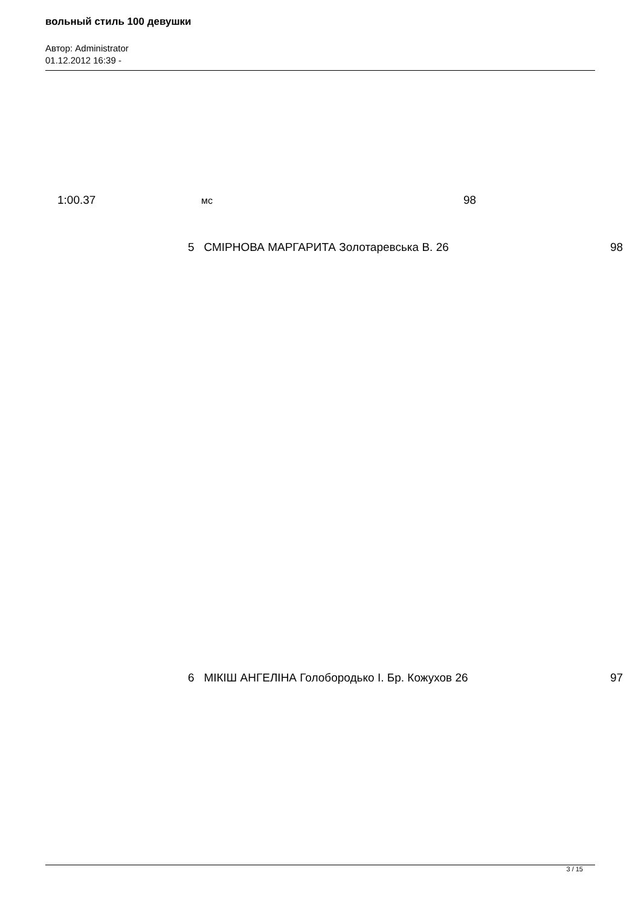вольный стиль 100 девушки
Автор: Administrator
01.12.2012 16:39 -
1:00.37 мс 98
5 СМІРНОВА МАРГАРИТА Золотаревська В. 26 98
6 МІКІШ АНГЕЛІНА Голобородько І. Бр. Кожухов 26 97
3 / 15